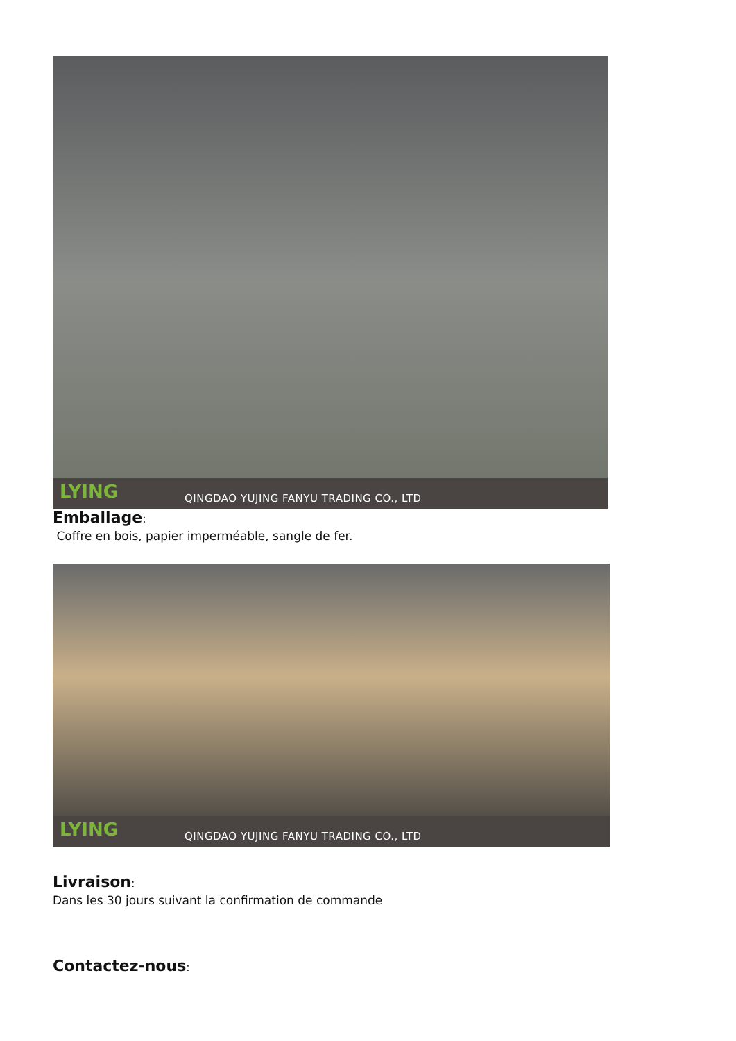LYING
QINGDAO YUJING FANYU TRADING CO., LTD
Emballage:
Coffre en bois, papier imperméable, sangle de fer.
LYING
QINGDAO YUJING FANYU TRADING CO., LTD
Livraison:
Dans les 30 jours suivant la confirmation de commande
Contactez-nous: